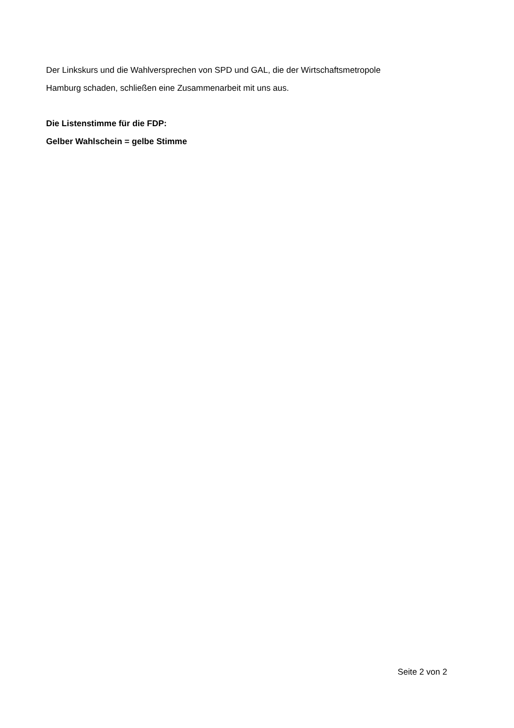Der Linkskurs und die Wahlversprechen von SPD und GAL, die der Wirtschaftsmetropole
Hamburg schaden, schließen eine Zusammenarbeit mit uns aus.
Die Listenstimme für die FDP:
Gelber Wahlschein = gelbe Stimme
Seite 2 von 2